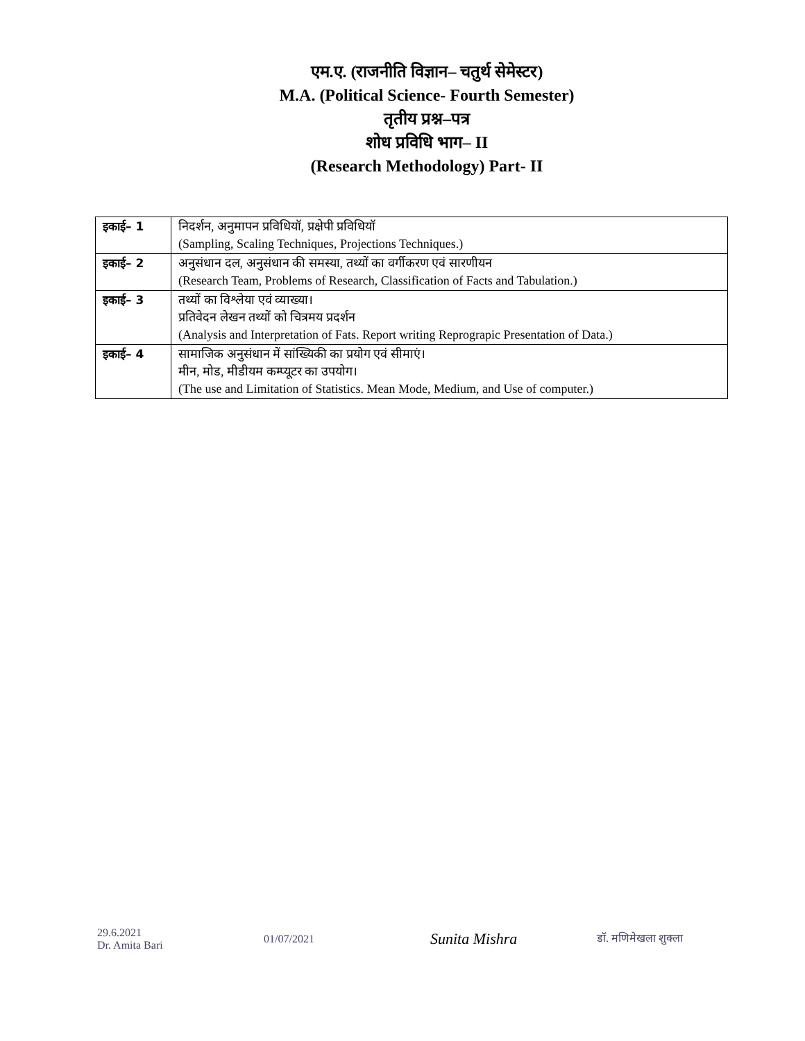एम.ए. (राजनीति विज्ञान– चतुर्थ सेमेस्टर)
M.A. (Political Science- Fourth Semester)
तृतीय प्रश्न–पत्र
शोध प्रविधि भाग– II
(Research Methodology) Part- II
| इकाई– 1 | निदर्शन, अनुमापन प्रविधियॉ, प्रक्षेपी प्रविधियॉ (Sampling, Scaling Techniques, Projections Techniques.) |
| इकाई– 2 | अनुसंधान दल, अनुसंधान की समस्या, तथ्यों का वर्गीकरण एवं सारणीयन (Research Team, Problems of Research, Classification of Facts and Tabulation.) |
| इकाई– 3 | तथ्यों का विश्लेया एवं व्याख्या। प्रतिवेदन लेखन तथ्यों को चित्रमय प्रदर्शन (Analysis and Interpretation of Fats. Report writing Reprograpic Presentation of Data.) |
| इकाई– 4 | सामाजिक अनुसंधान में सांख्यिकी का प्रयोग एवं सीमाएं। मीन, मोड, मीडीयम कम्प्यूटर का उपयोग। (The use and Limitation of Statistics. Mean Mode, Medium, and Use of computer.) |
29.6.2021
Dr. Amita Bari
01/07/2021
Sunita Mishra
डॉ. मणिमेखला शुक्ला